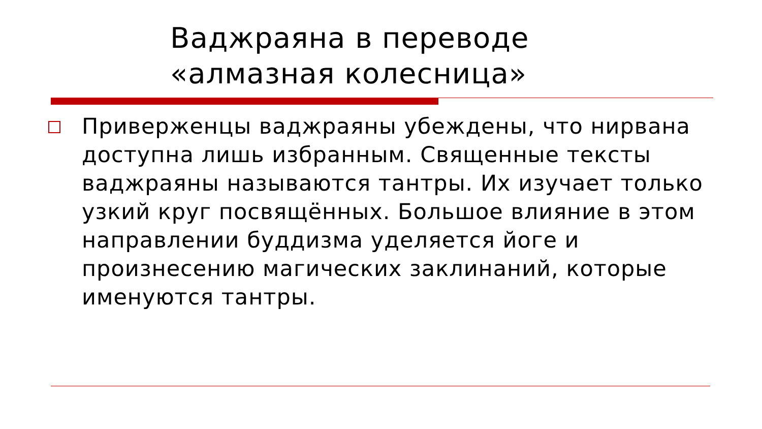Ваджраяна в переводе
«алмазная колесница»
Приверженцы ваджраяны убеждены, что нирвана доступна лишь избранным. Священные тексты ваджраяны называются тантры. Их изучает только узкий круг посвящённых. Большое влияние в этом направлении буддизма уделяется йоге и произнесению магических заклинаний, которые именуются тантры.